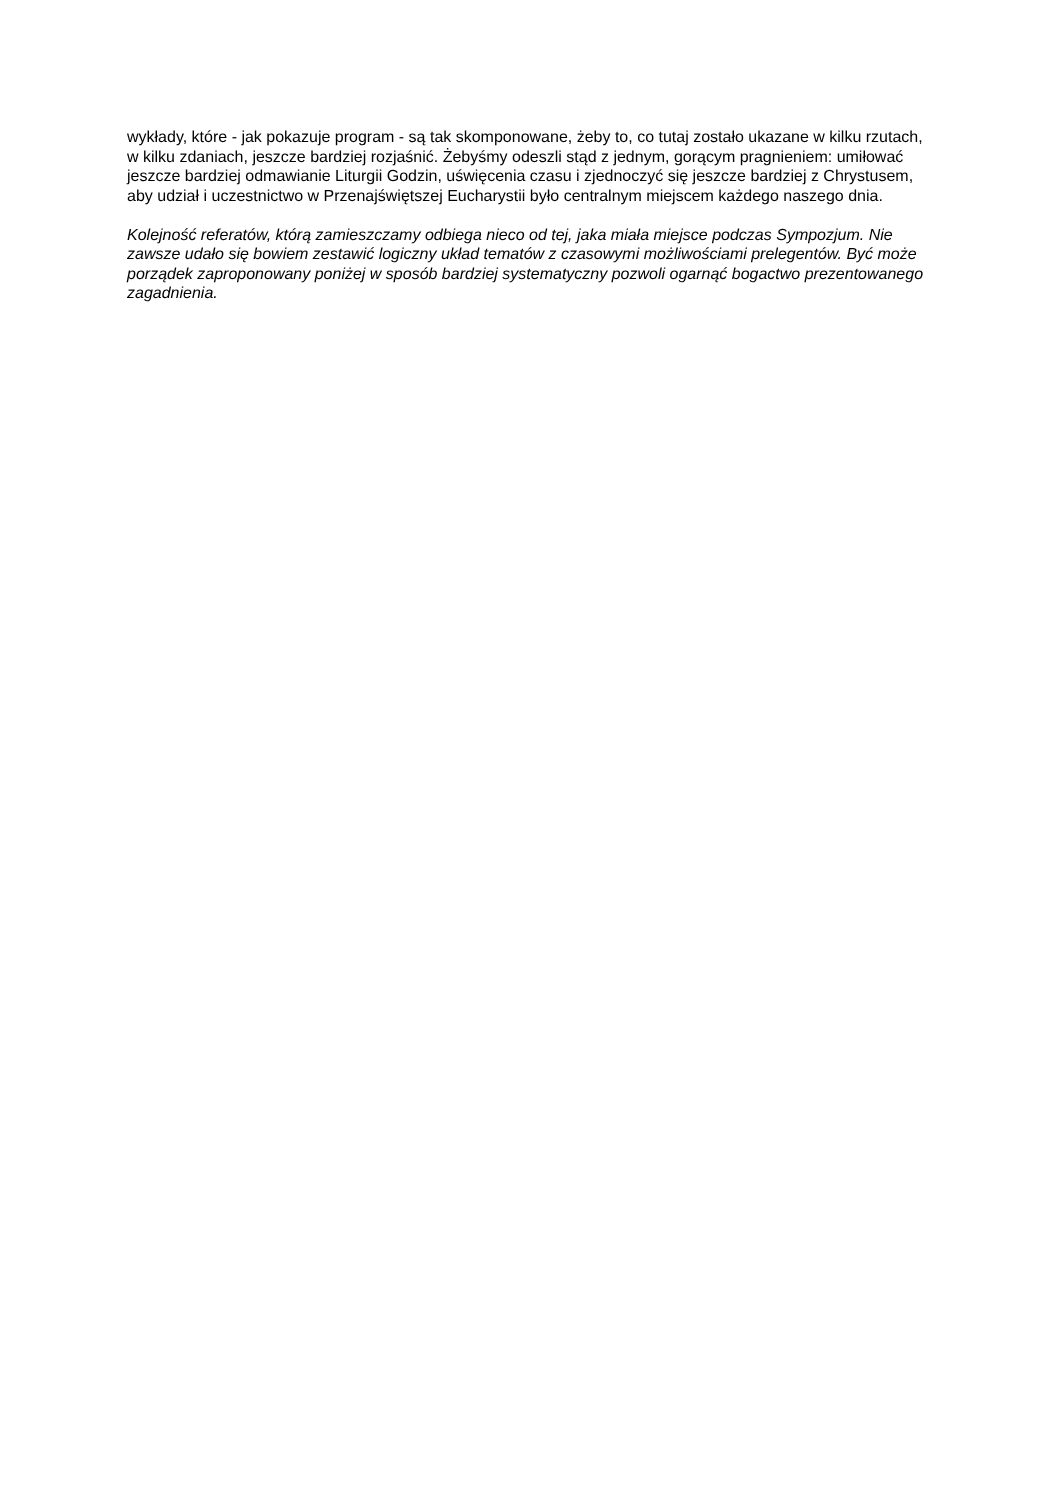wykłady, które - jak pokazuje program - są tak skomponowane, żeby to, co tutaj zostało ukazane w kilku rzutach, w kilku zdaniach, jeszcze bardziej rozjaśnić. Żebyśmy odeszli stąd z jednym, gorącym pragnieniem: umiłować jeszcze bardziej odmawianie Liturgii Godzin, uświęcenia czasu i zjednoczyć się jeszcze bardziej z Chrystusem, aby udział i uczestnictwo w Przenajświętszej Eucharystii było centralnym miejscem każdego naszego dnia.
Kolejność referatów, którą zamieszczamy odbiega nieco od tej, jaka miała miejsce podczas Sympozjum. Nie zawsze udało się bowiem zestawić logiczny układ tematów z czasowymi możliwościami prelegentów. Być może porządek zaproponowany poniżej w sposób bardziej systematyczny pozwoli ogarnąć bogactwo prezentowanego zagadnienia.